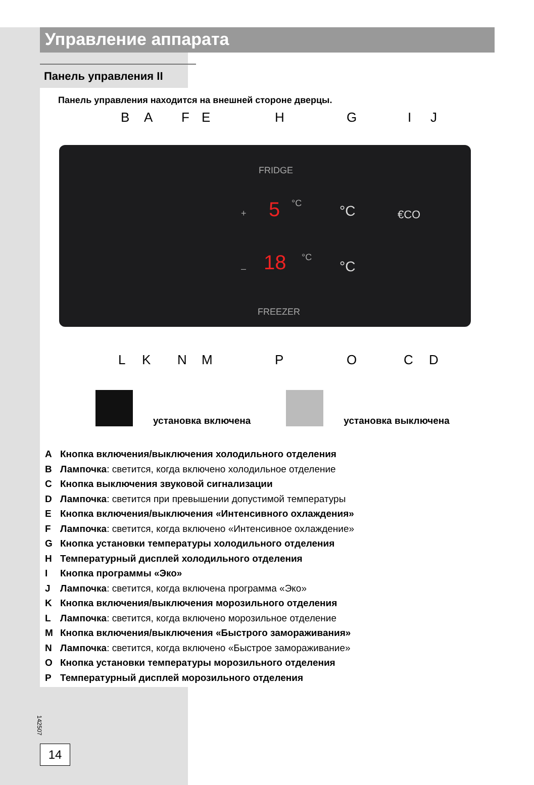Управление аппарата
Панель управления II
Панель управления находится на внешней стороне дверцы.
B A F E H G I J
FRIDGE
+ 5 °C °C €CO
– 18 °C
°C
FREEZER
L K N M P O C D
установка включена
установка выключена
A Кнопка включения/выключения холодильного отделения
B Лампочка: светится, когда включено холодильное отделение
C Кнопка выключения звуковой сигнализации
D Лампочка: светится при превышении допустимой температуры
E Кнопка включения/выключения «Интенсивного охлаждения»
F Лампочка: светится, когда включено «Интенсивное охлаждение»
G Кнопка установки температуры холодильного отделения
H Температурный дисплей холодильного отделения
I Кнопка программы «Эко»
J Лампочка: светится, когда включена программа «Эко»
K Кнопка включения/выключения морозильного отделения
L Лампочка: светится, когда включено морозильное отделение
M Кнопка включения/выключения «Быстрого замораживания»
N Лампочка: светится, когда включено «Быстрое замораживание»
O Кнопка установки температуры морозильного отделения
P Температурный дисплей морозильного отделения
142507
14